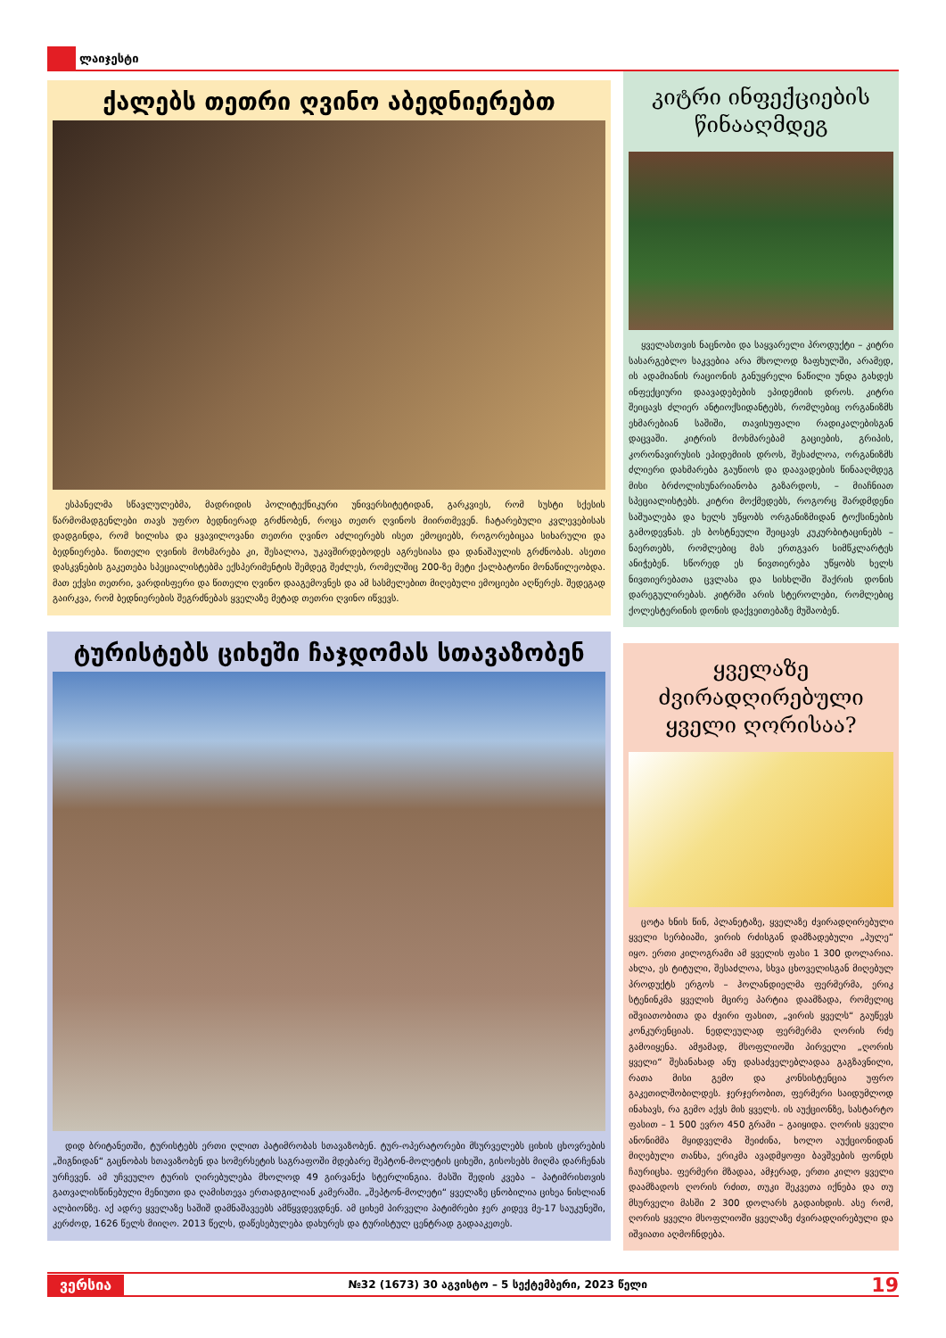ლაიჯესტი
ქალებს თეთრი ღვინო აბედნიერებთ
ესპანელმა სწავლულებმა, მადრიდის პოლიტექნიკური უნივერსიტეტიდან, გარკვიეს, რომ სუსტი სქესის წარმომადგენლები თავს უფრო ბედნიერად გრძნობენ, როცა თეთრ ღვინოს მიირთმევენ. ჩატარებული კვლევებისას დადგინდა, რომ ხილისა და ყვავილოვანი თეთრი ღვინო აძლიერებს ისეთ ემოციებს, როგორებიცაა სიხარული და ბედნიერება. წითელი ღვინის მოხმარება კი, შესალოა, უკავშირდებოდეს აგრესიასა და დანაშაულის გრძნობას. ასეთი დასკვნების გაკეთება სპეციალისტებმა ექსპერიმენტის შემდეგ შეძლეს, რომელშიც 200-ზე მეტი ქალბატონი მონაწილეობდა. მათ ექვსი თეთრი, ვარდისფერი და წითელი ღვინო დააგემოვნეს და ამ სასმელებით მიღებული ემოციები აღწერეს. შედეგად გაირკვა, რომ ბედნიერების შეგრძნებას ყველაზე მეტად თეთრი ღვინო იწვევს.
ტურისტებს ციხეში ჩაჯდომას სთავაზობენ
დიდ ბრიტანეთში, ტურისტებს ერთი ღლით პატიმრობას სთავაზობენ. ტურ-ოპერატორები მსურველებს ციხის ცხოვრების „შიგნიდან“ გაცნობას სთავაზობენ და სომერსეტის საგრაფოში მდებარე შეპტონ-მოლეტის ციხეში, გისოსებს მიღმა დარჩენას ურჩევენ. ამ უჩვეულო ტურის ღირებულება მხოლოდ 49 გირვანქა სტერლინგია. მასში შედის კვება – პატიმრისთვის გათვალისწინებული მენიუთი და ღამისთევა ერთადგილიან კამერაში. „შეპტონ-მოლეტი“ ყველაზე ცნობილია ციხეა ნისლიან ალბიონზე. აქ ადრე ყველაზე საშიშ დამნაშავეებს ამწყვდევდნენ. ამ ციხემ პირველი პატიმრები ჯერ კიდევ მე-17 საუკუნეში, კერძოდ, 1626 წელს მიიღო. 2013 წელს, დაწესებულება დახურეს და ტურისტულ ცენტრად გადააკეთეს.
კიტრი ინფექციების წინააღმდეგ
ყველასთვის ნაცნობი და საყვარელი პროდუქტი – კიტრი სასარგებლო საკვებია არა მხოლოდ ზაფხულში, არამედ, ის ადამიანის რაციონის განუყრელი ნაწილი უნდა გახდეს ინფექციური დაავადებების ეპიდემიის დროს. კიტრი შეიცავს ძლიერ ანტიოქსიდანტებს, რომლებიც ორგანიზმს ეხმარებიან საშიში, თავისუფალი რადიკალებისგან დაცვაში. კიტრის მოხმარებამ გაციების, გრიპის, კორონავირუსის ეპიდემიის დროს, შესაძლოა, ორგანიზმს ძლიერი დახმარება გაუწიოს და დაავადების წინააღმდეგ მისი ბრძოლისუნარიანობა გაზარდოს, – მიაჩნიათ სპეციალისტებს. კიტრი მოქმედებს, როგორც შარდმდენი საშუალება და ხელს უწყობს ორგანიზმიდან ტოქსინების გამოდევნას. ეს ბოსტნეული შეიცავს კუკურბიტაცინებს – ნაერთებს, რომლებიც მას ერთგვარ სიმწკლარტეს ანიჭებენ. სწორედ ეს ნივთიერება უწყობს ხელს ნივთიერებათა ცვლასა და სისხლში შაქრის დონის დარეგულირებას. კიტრში არის სტეროლები, რომლებიც ქოლესტერინის დონის დაქვეითებაზე მუშაობენ.
ყველაზე ძვირადღირებული ყველი ღორისაა?
ცოტა ხნის წინ, პლანეტაზე, ყველაზე ძვირადღირებული ყველი სერბიაში, ვირის რძისგან დამზადებული „პულე“ იყო. ერთი კილოგრამი ამ ყველის ფასი 1 300 დოლარია. ახლა, ეს ტიტული, შესაძლოა, სხვა ცხოველისგან მიღებულ პროდუქტს ერგოს – ჰოლანდიელმა ფერმერმა, ერიკ სტენინკმა ყველის მცირე პარტია დაამზადა, რომელიც იშვიათობითა და ძვირი ფასით, „ვირის ყველს“ გაუწევს კონკურენციას. ნედლეულად ფერმერმა ღორის რძე გამოიყენა. ამჟამად, მსოფლიოში პირველი „ღორის ყველი“ შესანახად ანუ დასაძველებლადაა გაგზავნილი, რათა მისი გემო და კონსისტენცია უფრო გაკეთილშობილდეს. ჯერჯერობით, ფერმერი საიდუმლოდ ინახავს, რა გემო აქვს მის ყველს. ის აუქციონზე, სასტარტო ფასით – 1 500 ევრო 450 გრამი – გაიყიდა. ღორის ყველი ანონიმმა მყიდველმა შეიძინა, ხოლო აუქციონიდან მიღებული თანხა, ერიკმა ავადმყოფი ბავშვების ფონდს ჩაურიცხა. ფერმერი მზადაა, ამჯერად, ერთი კილო ყველი დაამზადოს ღორის რძით, თუკი შეკვეთა იქნება და თუ მსურველი მასში 2 300 დოლარს გადაიხდის. ასე რომ, ღორის ყველი მსოფლიოში ყველაზე ძვირადღირებული და იშვიათი აღმოჩნდება.
ვერსია №32 (1673) 30 აგვისტო – 5 სექტემბერი, 2023 წელი 19